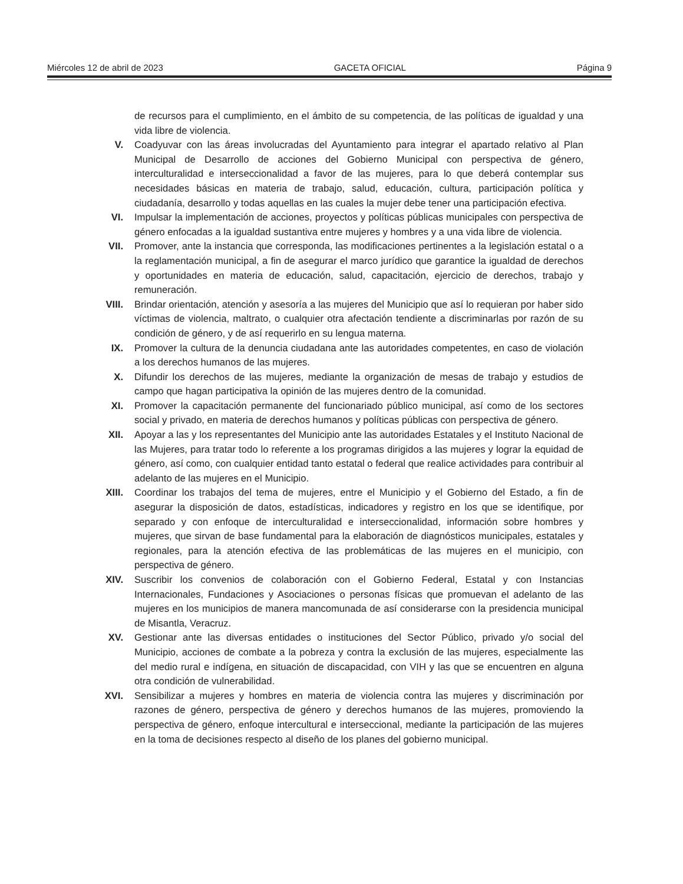Miércoles 12 de abril de 2023 GACETA OFICIAL Página 9
de recursos para el cumplimiento, en el ámbito de su competencia, de las políticas de igualdad y una vida libre de violencia.
V. Coadyuvar con las áreas involucradas del Ayuntamiento para integrar el apartado relativo al Plan Municipal de Desarrollo de acciones del Gobierno Municipal con perspectiva de género, interculturalidad e interseccionalidad a favor de las mujeres, para lo que deberá contemplar sus necesidades básicas en materia de trabajo, salud, educación, cultura, participación política y ciudadanía, desarrollo y todas aquellas en las cuales la mujer debe tener una participación efectiva.
VI. Impulsar la implementación de acciones, proyectos y políticas públicas municipales con perspectiva de género enfocadas a la igualdad sustantiva entre mujeres y hombres y a una vida libre de violencia.
VII. Promover, ante la instancia que corresponda, las modificaciones pertinentes a la legislación estatal o a la reglamentación municipal, a fin de asegurar el marco jurídico que garantice la igualdad de derechos y oportunidades en materia de educación, salud, capacitación, ejercicio de derechos, trabajo y remuneración.
VIII. Brindar orientación, atención y asesoría a las mujeres del Municipio que así lo requieran por haber sido víctimas de violencia, maltrato, o cualquier otra afectación tendiente a discriminarlas por razón de su condición de género, y de así requerirlo en su lengua materna.
IX. Promover la cultura de la denuncia ciudadana ante las autoridades competentes, en caso de violación a los derechos humanos de las mujeres.
X. Difundir los derechos de las mujeres, mediante la organización de mesas de trabajo y estudios de campo que hagan participativa la opinión de las mujeres dentro de la comunidad.
XI. Promover la capacitación permanente del funcionariado público municipal, así como de los sectores social y privado, en materia de derechos humanos y políticas públicas con perspectiva de género.
XII. Apoyar a las y los representantes del Municipio ante las autoridades Estatales y el Instituto Nacional de las Mujeres, para tratar todo lo referente a los programas dirigidos a las mujeres y lograr la equidad de género, así como, con cualquier entidad tanto estatal o federal que realice actividades para contribuir al adelanto de las mujeres en el Municipio.
XIII. Coordinar los trabajos del tema de mujeres, entre el Municipio y el Gobierno del Estado, a fin de asegurar la disposición de datos, estadísticas, indicadores y registro en los que se identifique, por separado y con enfoque de interculturalidad e interseccionalidad, información sobre hombres y mujeres, que sirvan de base fundamental para la elaboración de diagnósticos municipales, estatales y regionales, para la atención efectiva de las problemáticas de las mujeres en el municipio, con perspectiva de género.
XIV. Suscribir los convenios de colaboración con el Gobierno Federal, Estatal y con Instancias Internacionales, Fundaciones y Asociaciones o personas físicas que promuevan el adelanto de las mujeres en los municipios de manera mancomunada de así considerarse con la presidencia municipal de Misantla, Veracruz.
XV. Gestionar ante las diversas entidades o instituciones del Sector Público, privado y/o social del Municipio, acciones de combate a la pobreza y contra la exclusión de las mujeres, especialmente las del medio rural e indígena, en situación de discapacidad, con VIH y las que se encuentren en alguna otra condición de vulnerabilidad.
XVI. Sensibilizar a mujeres y hombres en materia de violencia contra las mujeres y discriminación por razones de género, perspectiva de género y derechos humanos de las mujeres, promoviendo la perspectiva de género, enfoque intercultural e interseccional, mediante la participación de las mujeres en la toma de decisiones respecto al diseño de los planes del gobierno municipal.